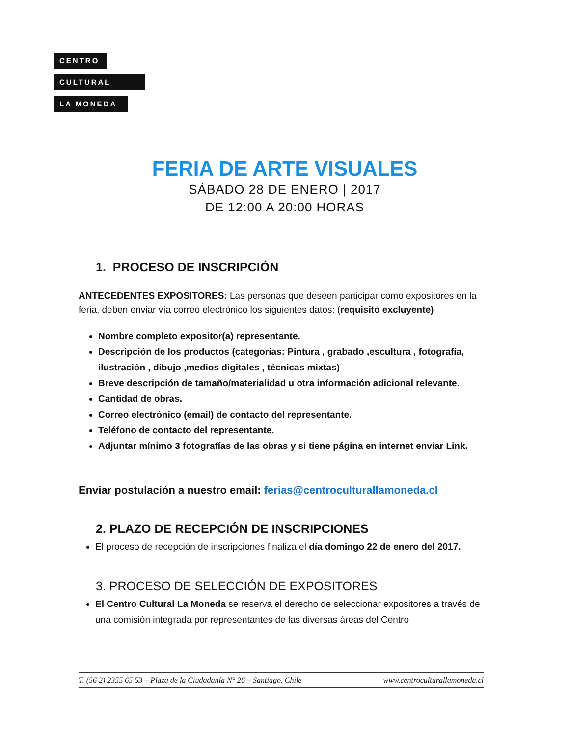CENTRO
CULTURAL
LA MONEDA
FERIA DE ARTE VISUALES
SÁBADO 28 DE ENERO | 2017
DE 12:00 A 20:00 HORAS
1. PROCESO DE INSCRIPCIÓN
ANTECEDENTES EXPOSITORES: Las personas que deseen participar como expositores en la feria, deben enviar vía correo electrónico los siguientes datos: (requisito excluyente)
Nombre completo expositor(a) representante.
Descripción de los productos (categorías: Pintura , grabado ,escultura , fotografía, ilustración , dibujo ,medios digitales , técnicas mixtas)
Breve descripción de tamaño/materialidad u otra información adicional relevante.
Cantidad de obras.
Correo electrónico (email) de contacto del representante.
Teléfono de contacto del representante.
Adjuntar mínimo 3 fotografías de las obras y si tiene página en internet enviar Link.
Enviar postulación a nuestro email: ferias@centroculturallamoneda.cl
2. PLAZO DE RECEPCIÓN DE INSCRIPCIONES
El proceso de recepción de inscripciones finaliza el día domingo 22 de enero del 2017.
3. PROCESO DE SELECCIÓN DE EXPOSITORES
El Centro Cultural La Moneda se reserva el derecho de seleccionar expositores a través de una comisión integrada por representantes de las diversas áreas del Centro
T. (56 2) 2355 65 53 – Plaza de la Ciudadanía N° 26 – Santiago, Chile www.centroculturallamoneda.cl